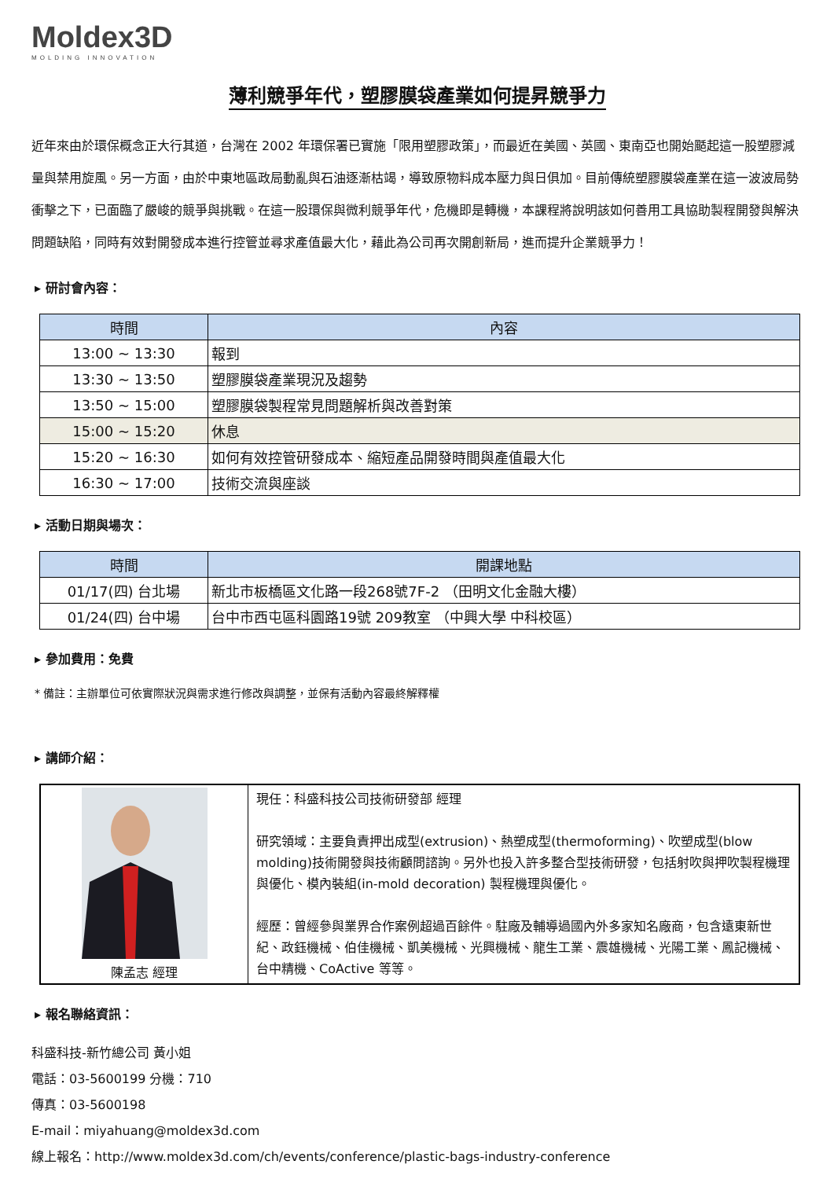Moldex3D
MOLDING INNOVATION
薄利競爭年代，塑膠膜袋產業如何提昇競爭力
近年來由於環保概念正大行其道，台灣在 2002 年環保署已實施「限用塑膠政策」，而最近在美國、英國、東南亞也開始颳起這一股塑膠減量與禁用旋風。另一方面，由於中東地區政局動亂與石油逐漸枯竭，導致原物料成本壓力與日俱加。目前傳統塑膠膜袋產業在這一波波局勢衝擊之下，已面臨了嚴峻的競爭與挑戰。在這一股環保與微利競爭年代，危機即是轉機，本課程將說明該如何善用工具協助製程開發與解決問題缺陷，同時有效對開發成本進行控管並尋求產值最大化，藉此為公司再次開創新局，進而提升企業競爭力！
▸ 研討會內容：
| 時間 | 內容 |
| --- | --- |
| 13:00 ~ 13:30 | 報到 |
| 13:30 ~ 13:50 | 塑膠膜袋產業現況及趨勢 |
| 13:50 ~ 15:00 | 塑膠膜袋製程常見問題解析與改善對策 |
| 15:00 ~ 15:20 | 休息 |
| 15:20 ~ 16:30 | 如何有效控管研發成本、縮短產品開發時間與產值最大化 |
| 16:30 ~ 17:00 | 技術交流與座談 |
▸ 活動日期與場次：
| 時間 | 開課地點 |
| --- | --- |
| 01/17(四) 台北場 | 新北市板橋區文化路一段268號7F-2 （田明文化金融大樓） |
| 01/24(四) 台中場 | 台中市西屯區科園路19號 209教室 （中興大學 中科校區） |
▸ 參加費用：免費
* 備註：主辦單位可依實際狀況與需求進行修改與調整，並保有活動內容最終解釋權
▸ 講師介紹：
| 陳孟志 經理 | 現任：科盛科技公司技術研發部 經理 研究領域：主要負責押出成型(extrusion)、熱塑成型(thermoforming)、吹塑成型(blow molding)技術開發與技術顧問諮詢。另外也投入許多整合型技術研發，包括射吹與押吹製程機理與優化、模內裝組(in-mold decoration) 製程機理與優化。 經歷：曾經參與業界合作案例超過百餘件。駐廠及輔導過國內外多家知名廠商，包含遠東新世紀、政鈺機械、伯佳機械、凱美機械、光興機械、龍生工業、震雄機械、光陽工業、鳳記機械、台中精機、CoActive 等等。 |
▸ 報名聯絡資訊：
科盛科技-新竹總公司 黃小姐
電話：03-5600199 分機：710
傳真：03-5600198
E-mail：miyahuang@moldex3d.com
線上報名：http://www.moldex3d.com/ch/events/conference/plastic-bags-industry-conference